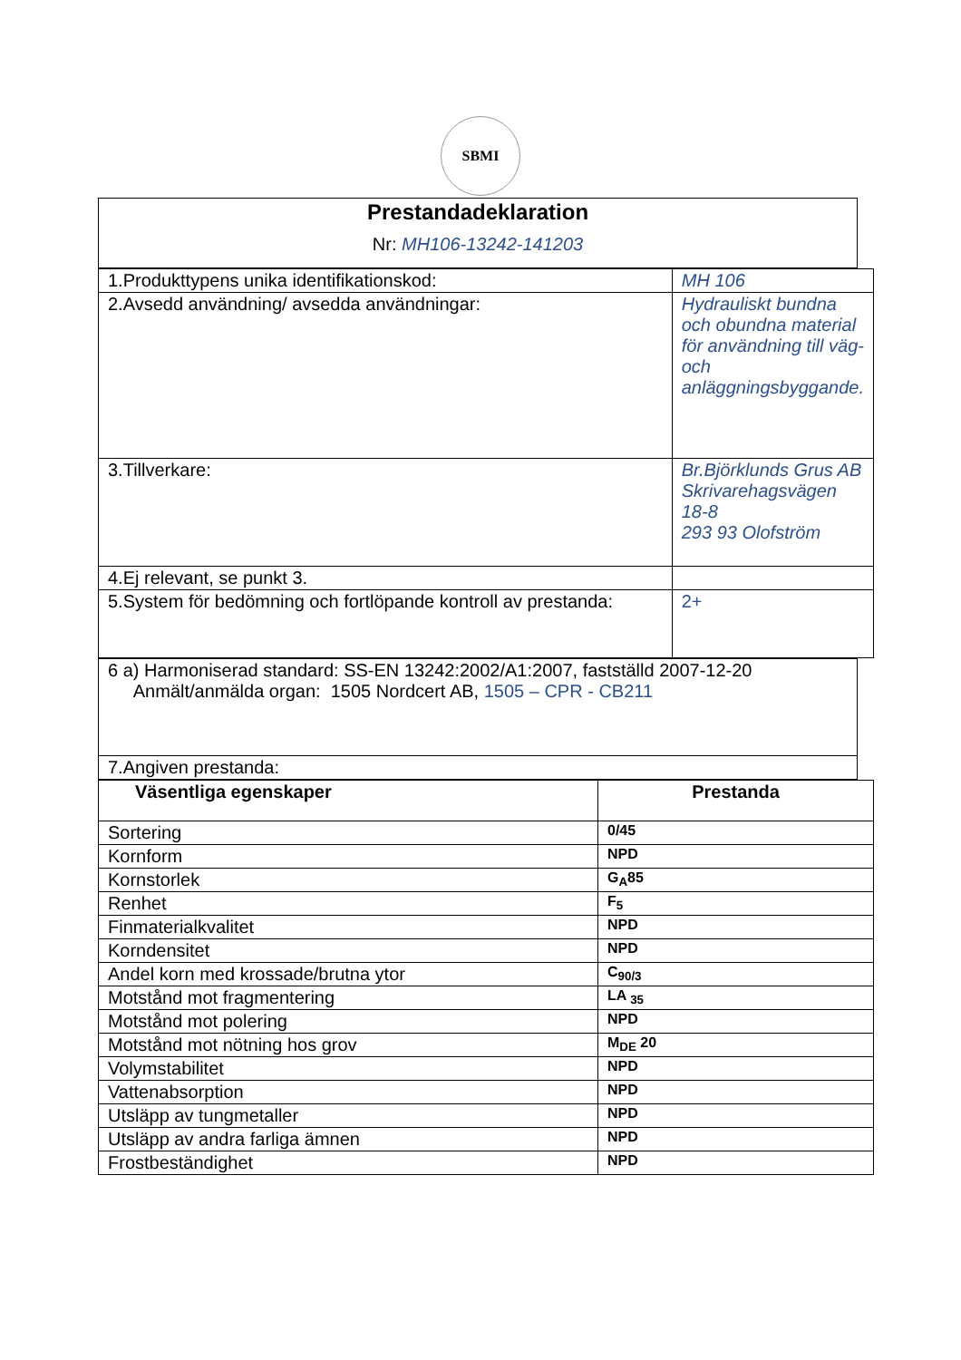SBMI
| Prestandadeklaration Nr: MH106-13242-141203 |
| 1.Produkttypens unika identifikationskod: | MH 106 |
| 2.Avsedd användning/ avsedda användningar: | Hydrauliskt bundna och obundna material för användning till väg- och anläggningsbyggande. |
| 3.Tillverkare: | Br.Björklunds Grus AB Skrivarehagsvägen 18-8 293 93 Olofström |
| 4.Ej relevant, se punkt 3. | |
| 5.System för bedömning och fortlöpande kontroll av prestanda: | 2+ |
| 6 a) Harmoniserad standard: SS-EN 13242:2002/A1:2007, fastställd 2007-12-20 Anmält/anmälda organ: 1505 Nordcert AB, 1505 – CPR - CB211 |
| 7.Angiven prestanda: |
| Väsentliga egenskaper | Prestanda |
| --- | --- |
| Sortering | 0/45 |
| Kornform | NPD |
| Kornstorlek | G<sub>A</sub>85 |
| Renhet | F<sub>5</sub> |
| Finmaterialkvalitet | NPD |
| Korndensitet | NPD |
| Andel korn med krossade/brutna ytor | C<sub>90/3</sub> |
| Motstånd mot fragmentering | LA <sub>35</sub> |
| Motstånd mot polering | NPD |
| Motstånd mot nötning hos grov | M<sub>DE</sub> 20 |
| Volymstabilitet | NPD |
| Vattenabsorption | NPD |
| Utsläpp av tungmetaller | NPD |
| Utsläpp av andra farliga ämnen | NPD |
| Frostbeständighet | NPD |